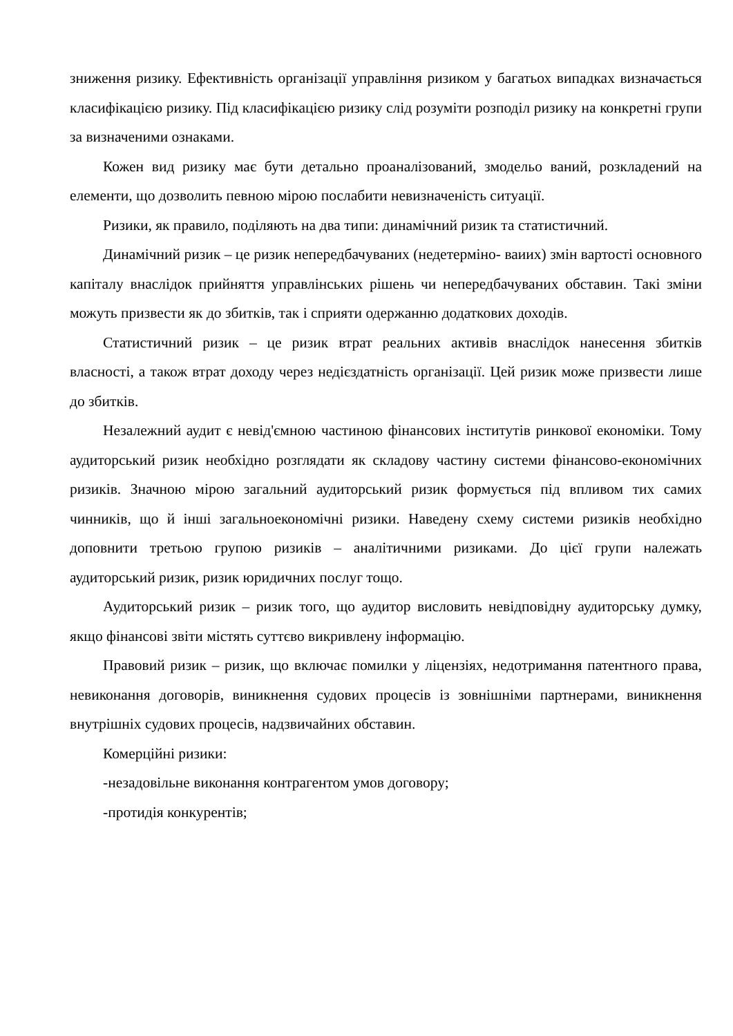зниження ризику. Ефективність організації управління ризиком у багатьох випадках визначається класифікацією ризику. Під класифікацією ризику слід розуміти розподіл ризику на конкретні групи за визначеними ознаками.
Кожен вид ризику має бути детально проаналізований, змодельо ваний, розкладений на елементи, що дозволить певною мірою послабити невизначеність ситуації.
Ризики, як правило, поділяють на два типи: динамічний ризик та статистичний.
Динамічний ризик – це ризик непередбачуваних (недетерміно- ваиих) змін вартості основного капіталу внаслідок прийняття управлінських рішень чи непередбачуваних обставин. Такі зміни можуть призвести як до збитків, так і сприяти одержанню додаткових доходів.
Статистичний ризик – це ризик втрат реальних активів внаслідок нанесення збитків власності, а також втрат доходу через недієздатність організації. Цей ризик може призвести лише до збитків.
Незалежний аудит є невід'ємною частиною фінансових інститутів ринкової економіки. Тому аудиторський ризик необхідно розглядати як складову частину системи фінансово-економічних ризиків. Значною мірою загальний аудиторський ризик формується під впливом тих самих чинників, що й інші загальноекономічні ризики. Наведену схему системи ризиків необхідно доповнити третьою групою ризиків – аналітичними ризиками. До цієї групи належать аудиторський ризик, ризик юридичних послуг тощо.
Аудиторський ризик – ризик того, що аудитор висловить невідповідну аудиторську думку, якщо фінансові звіти містять суттєво викривлену інформацію.
Правовий ризик – ризик, що включає помилки у ліцензіях, недотримання патентного права, невиконання договорів, виникнення судових процесів із зовнішніми партнерами, виникнення внутрішніх судових процесів, надзвичайних обставин.
Комерційні ризики:
-незадовільне виконання контрагентом умов договору;
-протидія конкурентів;